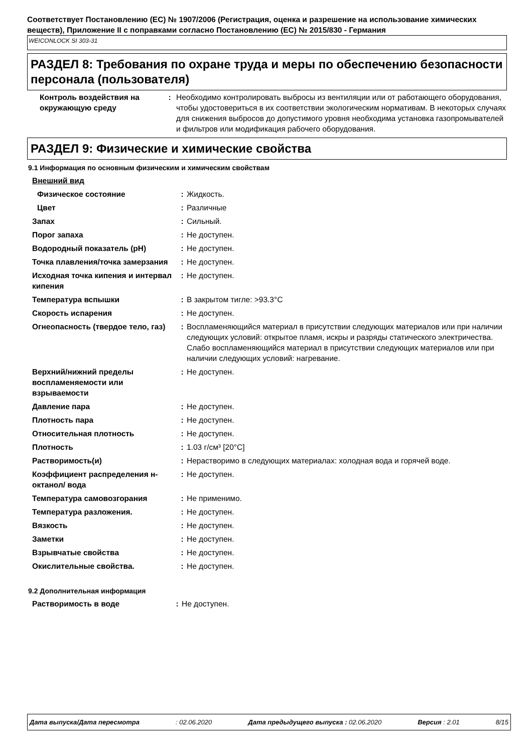Соответствует Постановлению (ЕС) № 1907/2006 (Регистрация, оценка и разрешение на использование химических веществ), Приложение II с поправками согласно Постановлению (ЕС) № 2015/830 - Германия
WEICONLOCK SI 303-31
РАЗДЕЛ 8: Требования по охране труда и меры по обеспечению безопасности персонала (пользователя)
| Контроль воздействия на окружающую среду | : | Необходимо контролировать выбросы из вентиляции или от работающего оборудования, чтобы удостовериться в их соответствии экологическим нормативам. В некоторых случаях для снижения выбросов до допустимого уровня необходима установка газопромывателей и фильтров или модификация рабочего оборудования. |
РАЗДЕЛ 9: Физические и химические свойства
9.1 Информация по основным физическим и химическим свойствам
| Внешний вид | | |
| Физическое состояние | : | Жидкость. |
| Цвет | : | Различные |
| Запах | : | Сильный. |
| Порог запаха | : | Не доступен. |
| Водородный показатель (pH) | : | Не доступен. |
| Точка плавления/точка замерзания | : | Не доступен. |
| Исходная точка кипения и интервал кипения | : | Не доступен. |
| Температура вспышки | : | В закрытом тигле: >93.3°C |
| Скорость испарения | : | Не доступен. |
| Огнеопасность (твердое тело, газ) | : | Воспламеняющийся материал в присутствии следующих материалов или при наличии следующих условий: открытое пламя, искры и разряды статического электричества. Слабо воспламеняющийся материал в присутствии следующих материалов или при наличии следующих условий: нагревание. |
| Верхний/нижний пределы воспламеняемости или взрываемости | : | Не доступен. |
| Давление пара | : | Не доступен. |
| Плотность пара | : | Не доступен. |
| Относительная плотность | : | Не доступен. |
| Плотность | : | 1.03 г/см³ [20°C] |
| Растворимость(и) | : | Нерастворимо в следующих материалах: холодная вода и горячей воде. |
| Коэффициент распределения н-октанол/ вода | : | Не доступен. |
| Температура самовозгорания | : | Не применимо. |
| Температура разложения. | : | Не доступен. |
| Вязкость | : | Не доступен. |
| Заметки | : | Не доступен. |
| Взрывчатые свойства | : | Не доступен. |
| Окислительные свойства. | : | Не доступен. |
9.2 Дополнительная информация
| Растворимость в воде | : | Не доступен. |
Дата выпуска/Дата пересмотра: 02.06.2020 Дата предыдущего выпуска : 02.06.2020 Версия : 2.01 8/15